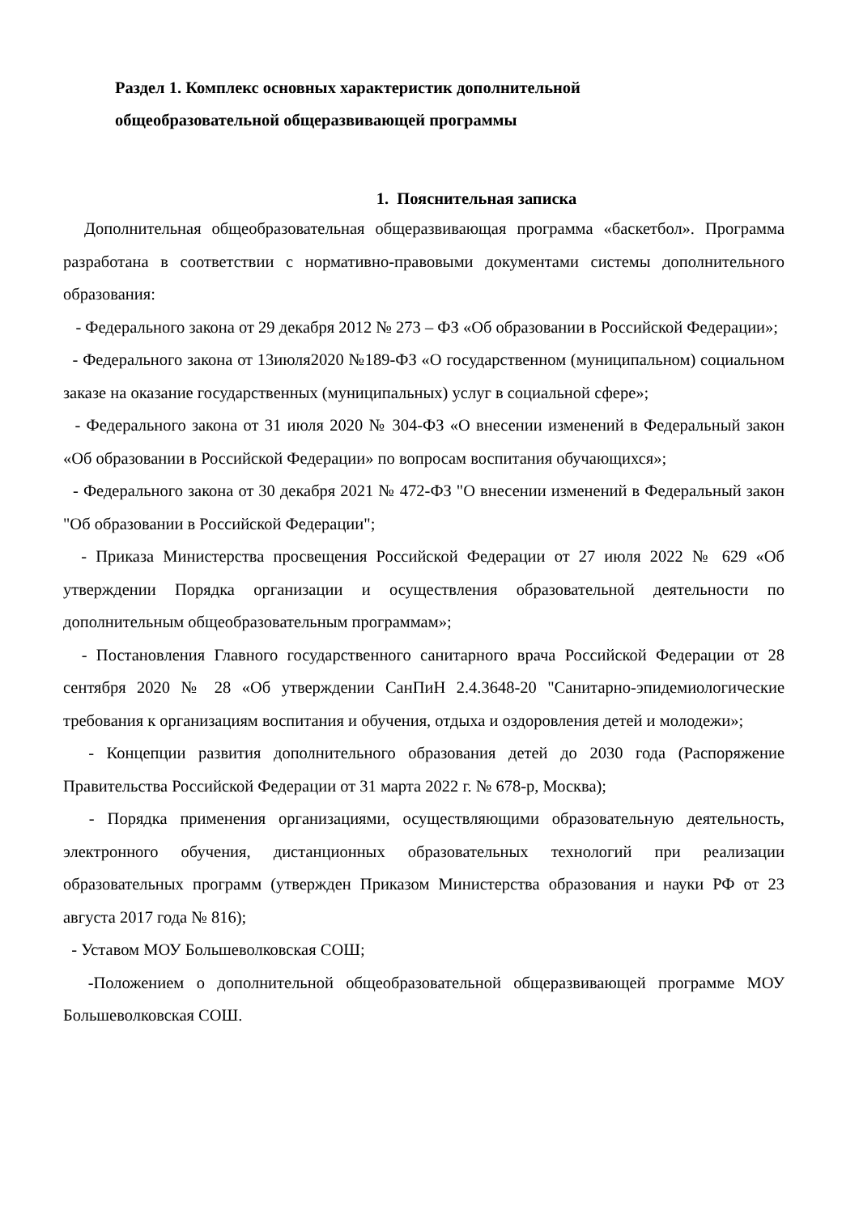Раздел 1. Комплекс основных характеристик дополнительной
общеобразовательной общеразвивающей программы
1. Пояснительная записка
Дополнительная общеобразовательная общеразвивающая программа «баскетбол». Программа разработана в соответствии с нормативно-правовыми документами системы дополнительного образования:
- Федерального закона от 29 декабря 2012 № 273 – ФЗ «Об образовании в Российской Федерации»;
- Федерального закона от 13июля2020 №189-ФЗ «О государственном (муниципальном) социальном заказе на оказание государственных (муниципальных) услуг в социальной сфере»;
- Федерального закона от 31 июля 2020 № 304-ФЗ «О внесении изменений в Федеральный закон «Об образовании в Российской Федерации» по вопросам воспитания обучающихся»;
- Федерального закона от 30 декабря 2021 № 472-ФЗ "О внесении изменений в Федеральный закон "Об образовании в Российской Федерации";
- Приказа Министерства просвещения Российской Федерации от 27 июля 2022 № 629 «Об утверждении Порядка организации и осуществления образовательной деятельности по дополнительным общеобразовательным программам»;
- Постановления Главного государственного санитарного врача Российской Федерации от 28 сентября 2020 № 28 «Об утверждении СанПиН 2.4.3648-20 "Санитарно-эпидемиологические требования к организациям воспитания и обучения, отдыха и оздоровления детей и молодежи»;
- Концепции развития дополнительного образования детей до 2030 года (Распоряжение Правительства Российской Федерации от 31 марта 2022 г. № 678-р, Москва);
- Порядка применения организациями, осуществляющими образовательную деятельность, электронного обучения, дистанционных образовательных технологий при реализации образовательных программ (утвержден Приказом Министерства образования и науки РФ от 23 августа 2017 года № 816);
- Уставом МОУ Большеволковская СОШ;
-Положением о дополнительной общеобразовательной общеразвивающей программе МОУ Большеволковская СОШ.